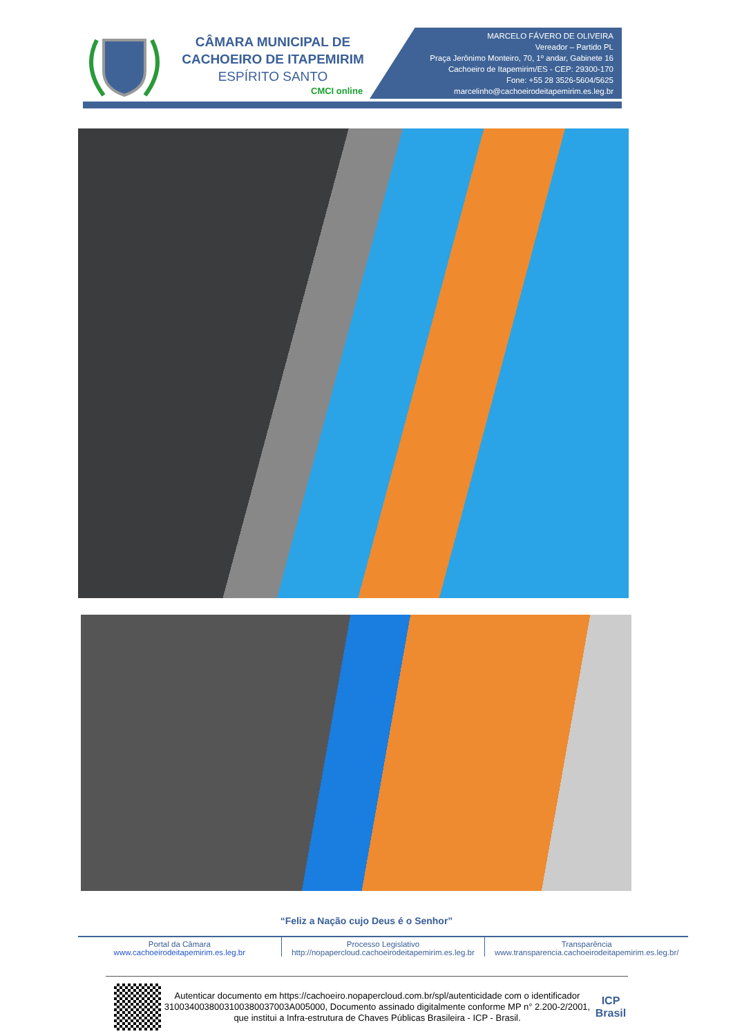CÂMARA MUNICIPAL DE
CACHOEIRO DE ITAPEMIRIM
ESPÍRITO SANTO
CMCI online
MARCELO FÁVERO DE OLIVEIRA
Vereador – Partido PL
Praça Jerônimo Monteiro, 70, 1º andar, Gabinete 16
Cachoeiro de Itapemirim/ES - CEP: 29300-170
Fone: +55 28 3526-5604/5625
marcelinho@cachoeirodeitapemirim.es.leg.br
“Feliz a Nação cujo Deus é o Senhor”
Portal da Câmara
www.cachoeirodeitapemirim.es.leg.br
Processo Legislativo
http://nopapercloud.cachoeirodeitapemirim.es.leg.br
Transparência
www.transparencia.cachoeirodeitapemirim.es.leg.br/
Autenticar documento em https://cachoeiro.nopapercloud.com.br/spl/autenticidade com o identificador 3100340038003100380037003A005000, Documento assinado digitalmente conforme MP n° 2.200-2/2001, que institui a Infra-estrutura de Chaves Públicas Brasileira - ICP - Brasil.
ICP
Brasil